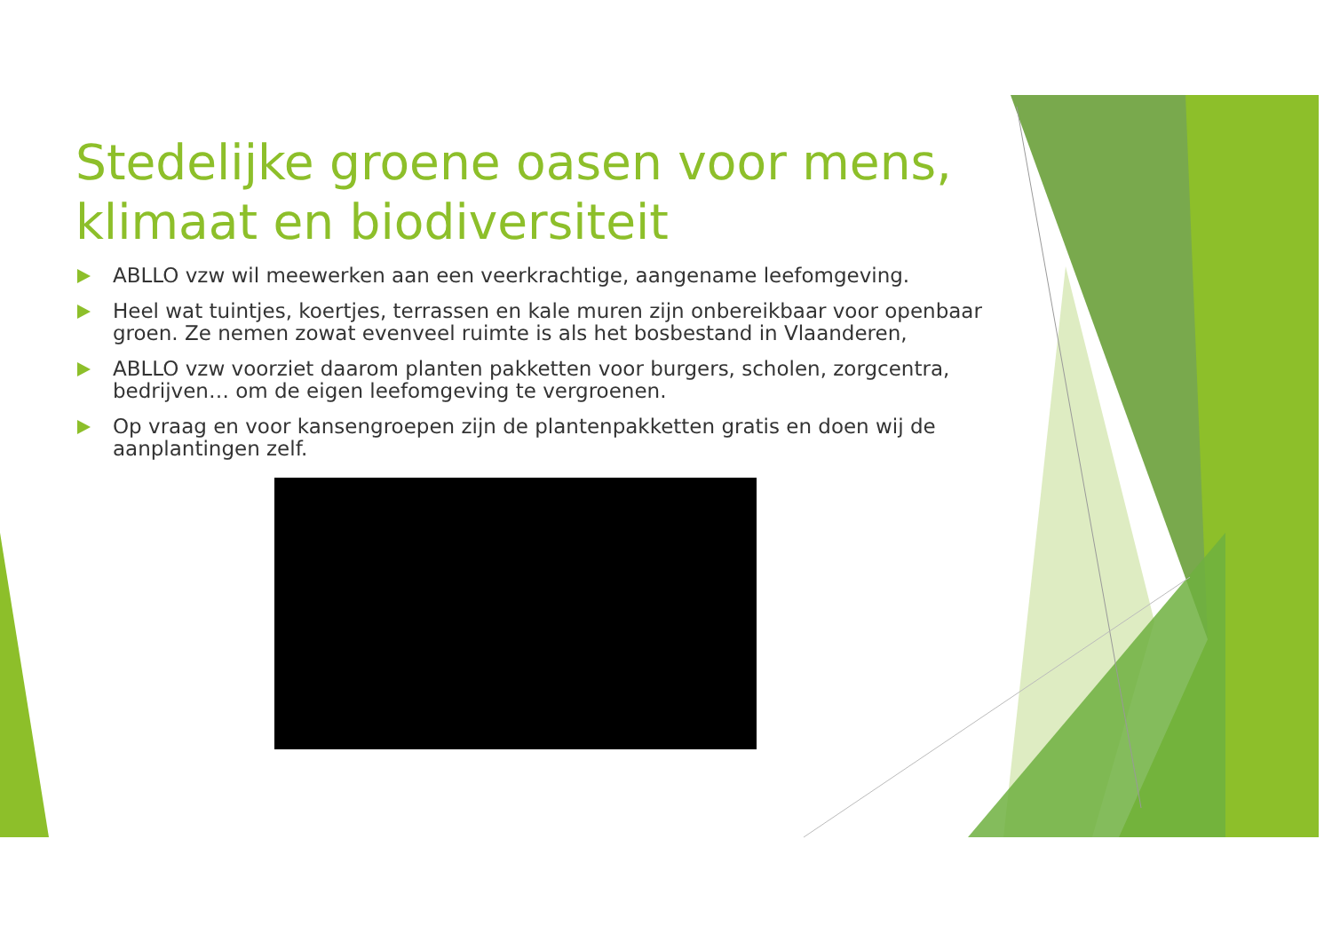Stedelijke groene oasen voor mens, klimaat en biodiversiteit
ABLLO vzw wil meewerken aan een veerkrachtige, aangename leefomgeving.
Heel wat tuintjes, koertjes, terrassen en kale muren zijn onbereikbaar voor openbaar groen. Ze nemen zowat evenveel ruimte is als het bosbestand in Vlaanderen,
ABLLO vzw voorziet daarom planten pakketten voor burgers, scholen, zorgcentra, bedrijven… om de eigen leefomgeving te vergroenen.
Op vraag en voor kansengroepen zijn de plantenpakketten gratis en doen wij de aanplantingen zelf.